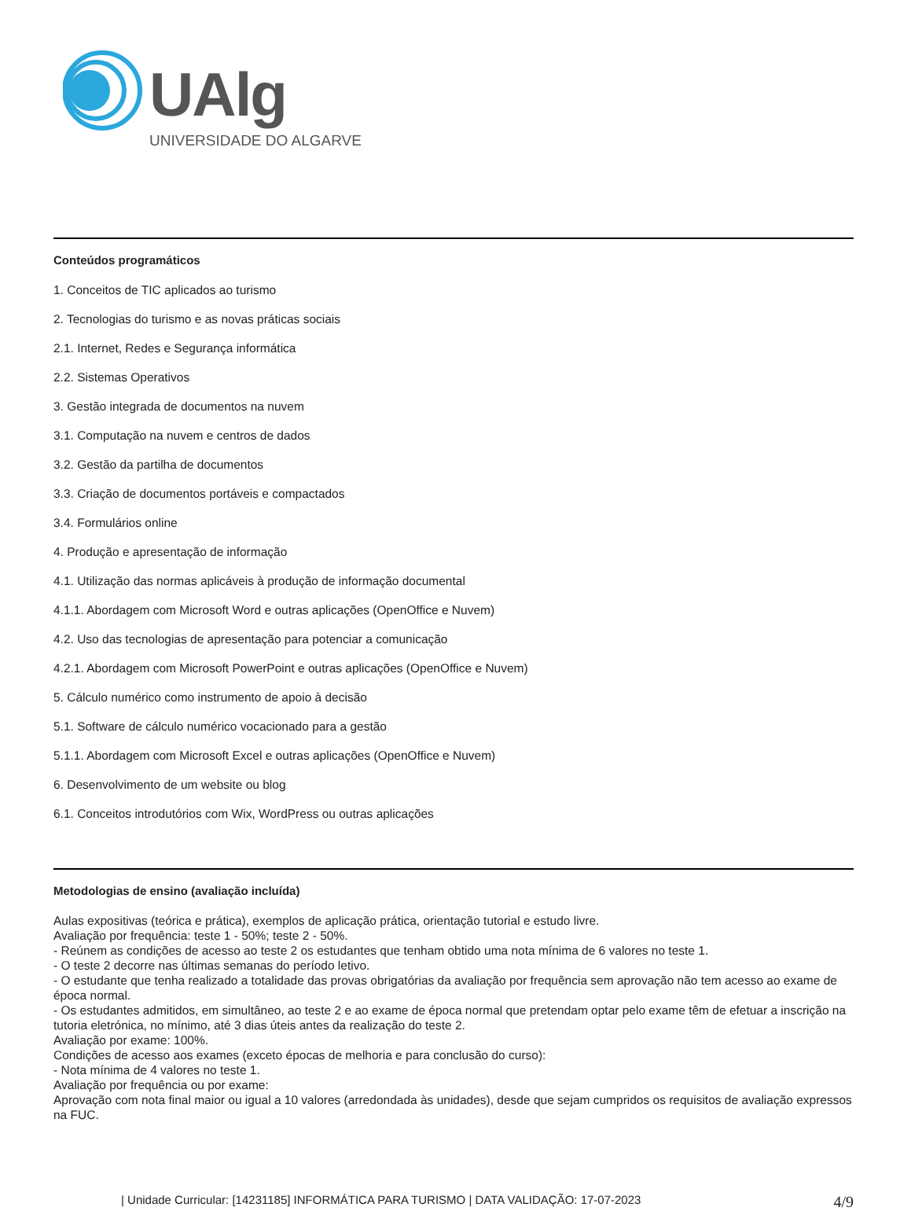UAlg
UNIVERSIDADE DO ALGARVE
Conteúdos programáticos
1. Conceitos de TIC aplicados ao turismo
2. Tecnologias do turismo e as novas práticas sociais
2.1. Internet, Redes e Segurança informática
2.2. Sistemas Operativos
3. Gestão integrada de documentos na nuvem
3.1. Computação na nuvem e centros de dados
3.2. Gestão da partilha de documentos
3.3. Criação de documentos portáveis e compactados
3.4. Formulários online
4. Produção e apresentação de informação
4.1. Utilização das normas aplicáveis à produção de informação documental
4.1.1. Abordagem com Microsoft Word e outras aplicações (OpenOffice e Nuvem)
4.2. Uso das tecnologias de apresentação para potenciar a comunicação
4.2.1. Abordagem com Microsoft PowerPoint e outras aplicações (OpenOffice e Nuvem)
5. Cálculo numérico como instrumento de apoio à decisão
5.1. Software de cálculo numérico vocacionado para a gestão
5.1.1. Abordagem com Microsoft Excel e outras aplicações (OpenOffice e Nuvem)
6. Desenvolvimento de um website ou blog
6.1. Conceitos introdutórios com Wix, WordPress ou outras aplicações
Metodologias de ensino (avaliação incluída)
Aulas expositivas (teórica e prática), exemplos de aplicação prática, orientação tutorial e estudo livre.
Avaliação por frequência: teste 1 - 50%; teste 2 - 50%.
- Reúnem as condições de acesso ao teste 2 os estudantes que tenham obtido uma nota mínima de 6 valores no teste 1.
- O teste 2 decorre nas últimas semanas do período letivo.
- O estudante que tenha realizado a totalidade das provas obrigatórias da avaliação por frequência sem aprovação não tem acesso ao exame de época normal.
- Os estudantes admitidos, em simultâneo, ao teste 2 e ao exame de época normal que pretendam optar pelo exame têm de efetuar a inscrição na tutoria eletrónica, no mínimo, até 3 dias úteis antes da realização do teste 2.
Avaliação por exame: 100%.
Condições de acesso aos exames (exceto épocas de melhoria e para conclusão do curso):
- Nota mínima de 4 valores no teste 1.
Avaliação por frequência ou por exame:
Aprovação com nota final maior ou igual a 10 valores (arredondada às unidades), desde que sejam cumpridos os requisitos de avaliação expressos na FUC.
| Unidade Curricular: [14231185] INFORMÁTICA PARA TURISMO | DATA VALIDAÇÃO: 17-07-2023 4/9